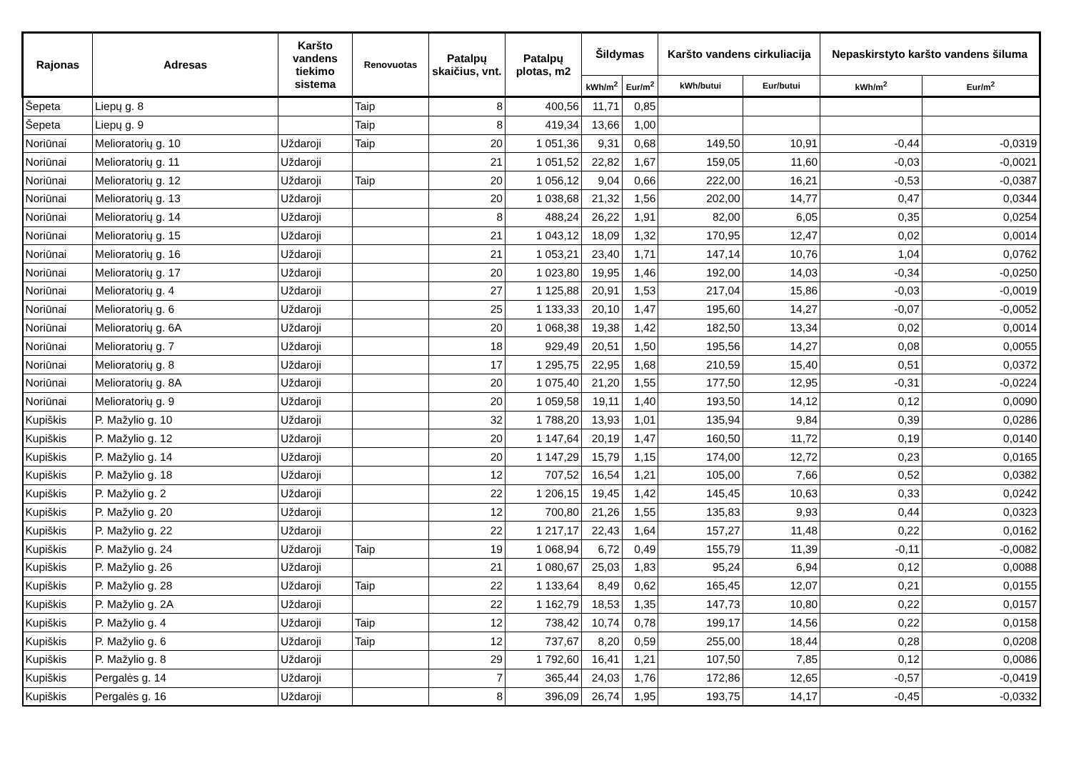| Rajonas | Adresas | Karšto vandens tiekimo sistema | Renovuotas | Patalpų skaičius, vnt. | Patalpų plotas, m2 | Šildymas | | Karšto vandens cirkuliacija | | Nepaskirstyto karšto vandens šiluma | |
| --- | --- | --- | --- | --- | --- | --- | --- | --- | --- | --- | --- |
| | | | | | | kWh/m<sup>2</sup> | Eur/m<sup>2</sup> | kWh/butui | Eur/butui | kWh/m<sup>2</sup> | Eur/m<sup>2</sup> |
| Šepeta | Liepų g. 8 | | Taip | 8 | 400,56 | 11,71 | 0,85 | | | | |
| Šepeta | Liepų g. 9 | | Taip | 8 | 419,34 | 13,66 | 1,00 | | | | |
| Noriūnai | Melioratorių g. 10 | Uždaroji | Taip | 20 | 1 051,36 | 9,31 | 0,68 | 149,50 | 10,91 | -0,44 | -0,0319 |
| Noriūnai | Melioratorių g. 11 | Uždaroji | | 21 | 1 051,52 | 22,82 | 1,67 | 159,05 | 11,60 | -0,03 | -0,0021 |
| Noriūnai | Melioratorių g. 12 | Uždaroji | Taip | 20 | 1 056,12 | 9,04 | 0,66 | 222,00 | 16,21 | -0,53 | -0,0387 |
| Noriūnai | Melioratorių g. 13 | Uždaroji | | 20 | 1 038,68 | 21,32 | 1,56 | 202,00 | 14,77 | 0,47 | 0,0344 |
| Noriūnai | Melioratorių g. 14 | Uždaroji | | 8 | 488,24 | 26,22 | 1,91 | 82,00 | 6,05 | 0,35 | 0,0254 |
| Noriūnai | Melioratorių g. 15 | Uždaroji | | 21 | 1 043,12 | 18,09 | 1,32 | 170,95 | 12,47 | 0,02 | 0,0014 |
| Noriūnai | Melioratorių g. 16 | Uždaroji | | 21 | 1 053,21 | 23,40 | 1,71 | 147,14 | 10,76 | 1,04 | 0,0762 |
| Noriūnai | Melioratorių g. 17 | Uždaroji | | 20 | 1 023,80 | 19,95 | 1,46 | 192,00 | 14,03 | -0,34 | -0,0250 |
| Noriūnai | Melioratorių g. 4 | Uždaroji | | 27 | 1 125,88 | 20,91 | 1,53 | 217,04 | 15,86 | -0,03 | -0,0019 |
| Noriūnai | Melioratorių g. 6 | Uždaroji | | 25 | 1 133,33 | 20,10 | 1,47 | 195,60 | 14,27 | -0,07 | -0,0052 |
| Noriūnai | Melioratorių g. 6A | Uždaroji | | 20 | 1 068,38 | 19,38 | 1,42 | 182,50 | 13,34 | 0,02 | 0,0014 |
| Noriūnai | Melioratorių g. 7 | Uždaroji | | 18 | 929,49 | 20,51 | 1,50 | 195,56 | 14,27 | 0,08 | 0,0055 |
| Noriūnai | Melioratorių g. 8 | Uždaroji | | 17 | 1 295,75 | 22,95 | 1,68 | 210,59 | 15,40 | 0,51 | 0,0372 |
| Noriūnai | Melioratorių g. 8A | Uždaroji | | 20 | 1 075,40 | 21,20 | 1,55 | 177,50 | 12,95 | -0,31 | -0,0224 |
| Noriūnai | Melioratorių g. 9 | Uždaroji | | 20 | 1 059,58 | 19,11 | 1,40 | 193,50 | 14,12 | 0,12 | 0,0090 |
| Kupiškis | P. Mažylio g. 10 | Uždaroji | | 32 | 1 788,20 | 13,93 | 1,01 | 135,94 | 9,84 | 0,39 | 0,0286 |
| Kupiškis | P. Mažylio g. 12 | Uždaroji | | 20 | 1 147,64 | 20,19 | 1,47 | 160,50 | 11,72 | 0,19 | 0,0140 |
| Kupiškis | P. Mažylio g. 14 | Uždaroji | | 20 | 1 147,29 | 15,79 | 1,15 | 174,00 | 12,72 | 0,23 | 0,0165 |
| Kupiškis | P. Mažylio g. 18 | Uždaroji | | 12 | 707,52 | 16,54 | 1,21 | 105,00 | 7,66 | 0,52 | 0,0382 |
| Kupiškis | P. Mažylio g. 2 | Uždaroji | | 22 | 1 206,15 | 19,45 | 1,42 | 145,45 | 10,63 | 0,33 | 0,0242 |
| Kupiškis | P. Mažylio g. 20 | Uždaroji | | 12 | 700,80 | 21,26 | 1,55 | 135,83 | 9,93 | 0,44 | 0,0323 |
| Kupiškis | P. Mažylio g. 22 | Uždaroji | | 22 | 1 217,17 | 22,43 | 1,64 | 157,27 | 11,48 | 0,22 | 0,0162 |
| Kupiškis | P. Mažylio g. 24 | Uždaroji | Taip | 19 | 1 068,94 | 6,72 | 0,49 | 155,79 | 11,39 | -0,11 | -0,0082 |
| Kupiškis | P. Mažylio g. 26 | Uždaroji | | 21 | 1 080,67 | 25,03 | 1,83 | 95,24 | 6,94 | 0,12 | 0,0088 |
| Kupiškis | P. Mažylio g. 28 | Uždaroji | Taip | 22 | 1 133,64 | 8,49 | 0,62 | 165,45 | 12,07 | 0,21 | 0,0155 |
| Kupiškis | P. Mažylio g. 2A | Uždaroji | | 22 | 1 162,79 | 18,53 | 1,35 | 147,73 | 10,80 | 0,22 | 0,0157 |
| Kupiškis | P. Mažylio g. 4 | Uždaroji | Taip | 12 | 738,42 | 10,74 | 0,78 | 199,17 | 14,56 | 0,22 | 0,0158 |
| Kupiškis | P. Mažylio g. 6 | Uždaroji | Taip | 12 | 737,67 | 8,20 | 0,59 | 255,00 | 18,44 | 0,28 | 0,0208 |
| Kupiškis | P. Mažylio g. 8 | Uždaroji | | 29 | 1 792,60 | 16,41 | 1,21 | 107,50 | 7,85 | 0,12 | 0,0086 |
| Kupiškis | Pergalės g. 14 | Uždaroji | | 7 | 365,44 | 24,03 | 1,76 | 172,86 | 12,65 | -0,57 | -0,0419 |
| Kupiškis | Pergalės g. 16 | Uždaroji | | 8 | 396,09 | 26,74 | 1,95 | 193,75 | 14,17 | -0,45 | -0,0332 |